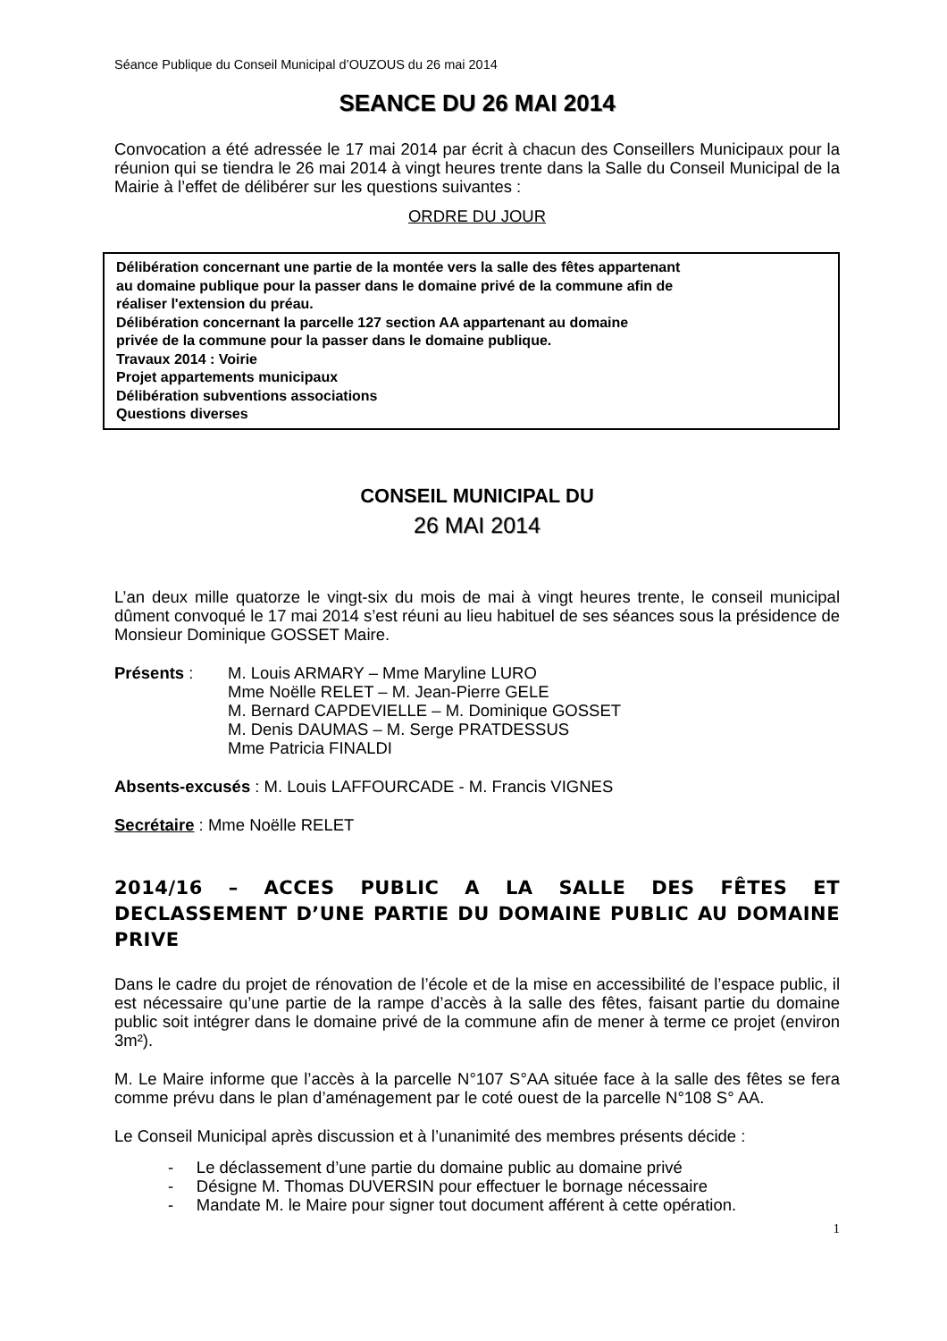Séance Publique du Conseil Municipal d’OUZOUS du 26 mai 2014
SEANCE DU 26 MAI 2014
Convocation a été adressée le 17 mai 2014 par écrit à chacun des Conseillers Municipaux pour la réunion qui se tiendra le 26 mai 2014 à vingt heures trente dans la Salle du Conseil Municipal de la Mairie à l’effet de délibérer sur les questions suivantes :
ORDRE DU JOUR
Délibération concernant une partie de la montée vers la salle des fêtes appartenant
au domaine publique pour la passer dans le domaine privé de la commune afin de
réaliser l'extension du préau.
Délibération concernant la parcelle 127 section AA appartenant au domaine
privée de la commune pour la passer dans le domaine publique.
Travaux 2014 : Voirie
Projet appartements municipaux
Délibération subventions associations
Questions diverses
CONSEIL MUNICIPAL DU
26 MAI 2014
L’an deux mille quatorze le vingt-six du mois de mai à vingt heures trente, le conseil municipal dûment convoqué le 17 mai 2014 s’est réuni au lieu habituel de ses séances sous la présidence de Monsieur Dominique GOSSET Maire.
Présents : M. Louis ARMARY – Mme Maryline LURO
Mme Noëlle RELET – M. Jean-Pierre GELE
M. Bernard CAPDEVIELLE – M. Dominique GOSSET
M. Denis DAUMAS – M. Serge PRATDESSUS
Mme Patricia FINALDI
Absents-excusés : M. Louis LAFFOURCADE - M. Francis VIGNES
Secrétaire : Mme Noëlle RELET
2014/16 – ACCES PUBLIC A LA SALLE DES FÊTES ET DECLASSEMENT D’UNE PARTIE DU DOMAINE PUBLIC AU DOMAINE PRIVE
Dans le cadre du projet de rénovation de l’école et de la mise en accessibilité de l’espace public, il est nécessaire qu’une partie de la rampe d’accès à la salle des fêtes, faisant partie du domaine public soit intégrer dans le domaine privé de la commune afin de mener à terme ce projet (environ 3m²).
M. Le Maire informe que l’accès à la parcelle N°107 S°AA située face à la salle des fêtes se fera comme prévu dans le plan d’aménagement par le coté ouest de la parcelle N°108 S° AA.
Le Conseil Municipal après discussion et à l’unanimité des membres présents décide :
- Le déclassement d’une partie du domaine public au domaine privé
- Désigne M. Thomas DUVERSIN pour effectuer le bornage nécessaire
- Mandate M. le Maire pour signer tout document afférent à cette opération.
1